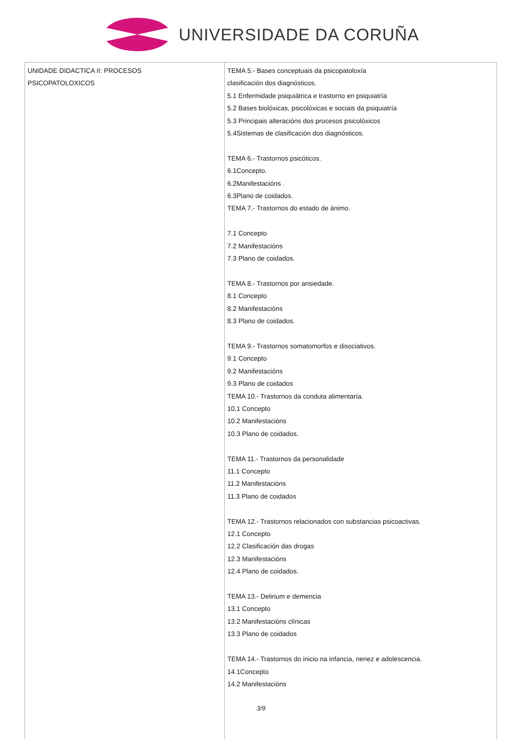UNIVERSIDADE DA CORUÑA
| UNIDADE DIDACTICA II: PROCESOS PSICOPATOLOXICOS | TEMA 5.- Bases conceptuais da psicopatoloxía clasificación dos diagnósticos. 5.1 Enfermidade psiquiátrica e trastorno en psiquiatría 5.2 Bases biolóxicas, psicolóxicas e sociais da psiquiatría 5.3 Principais alteracións dos procesos psicolóxicos 5.4Sistemas de clasificación dos diagnósticos. TEMA 6.- Trastornos psicóticos. 6.1Concepto. 6.2Manifestacións . 6.3Plano de coidados. TEMA 7.- Trastornos do estado de ánimo. 7.1 Concepto 7.2 Manifestacións 7.3 Plano de coidados. TEMA 8.- Trastornos por ansiedade. 8.1 Concepto 8.2 Manifestacións 8.3 Plano de coidados. TEMA 9.- Trastornos somatomorfos e disociativos. 9.1 Concepto 9.2 Manifestacións 9.3 Plano de coidados TEMA 10.- Trastornos da conduta alimentaría. 10.1 Concepto 10.2 Manifestacións 10.3 Plano de coidados. TEMA 11.- Trastornos da personalidade 11.1 Concepto 11.2 Manifestacións 11.3 Plano de coidados TEMA 12.- Trastornos relacionados con substancias psicoactivas. 12.1 Concepto 12.2 Clasificación das drogas 12.3 Manifestacións 12.4 Plano de coidados. TEMA 13.- Delirium e demencia 13.1 Concepto 13.2 Manifestacións clínicas 13.3 Plano de coidados TEMA 14.- Trastornos do inicio na infancia, nenez e adolescencia. 14.1Concepto 14.2 Manifestacións |
3/9